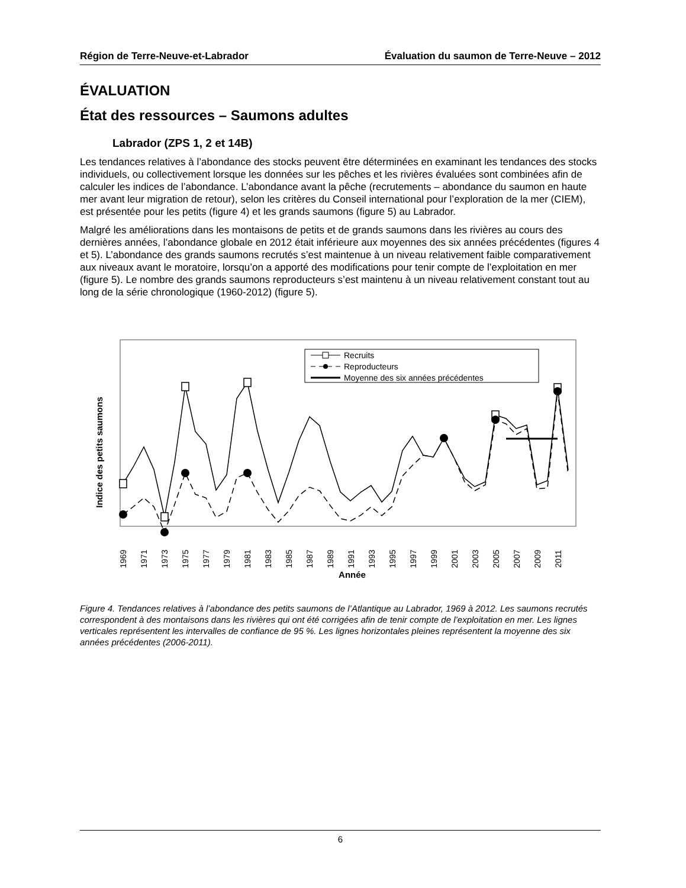Région de Terre-Neuve-et-Labrador Évaluation du saumon de Terre-Neuve – 2012
ÉVALUATION
État des ressources – Saumons adultes
Labrador (ZPS 1, 2 et 14B)
Les tendances relatives à l’abondance des stocks peuvent être déterminées en examinant les tendances des stocks individuels, ou collectivement lorsque les données sur les pêches et les rivières évaluées sont combinées afin de calculer les indices de l’abondance. L’abondance avant la pêche (recrutements – abondance du saumon en haute mer avant leur migration de retour), selon les critères du Conseil international pour l’exploration de la mer (CIEM), est présentée pour les petits (figure 4) et les grands saumons (figure 5) au Labrador.
Malgré les améliorations dans les montaisons de petits et de grands saumons dans les rivières au cours des dernières années, l’abondance globale en 2012 était inférieure aux moyennes des six années précédentes (figures 4 et 5). L’abondance des grands saumons recrutés s’est maintenue à un niveau relativement faible comparativement aux niveaux avant le moratoire, lorsqu’on a apporté des modifications pour tenir compte de l’exploitation en mer (figure 5). Le nombre des grands saumons reproducteurs s’est maintenu à un niveau relativement constant tout au long de la série chronologique (1960-2012) (figure 5).
Indice des petits saumons
Recruits
Reproducteurs
Moyenne des six années précédentes
1969
1971
1973
1975
1977
1979
1981
1983
1985
1987
1989
1991
1993
1995
1997
1999
2001
2003
2005
2007
2009
2011
Année
Figure 4. Tendances relatives à l’abondance des petits saumons de l’Atlantique au Labrador, 1969 à 2012. Les saumons recrutés correspondent à des montaisons dans les rivières qui ont été corrigées afin de tenir compte de l’exploitation en mer. Les lignes verticales représentent les intervalles de confiance de 95 %. Les lignes horizontales pleines représentent la moyenne des six années précédentes (2006-2011).
6